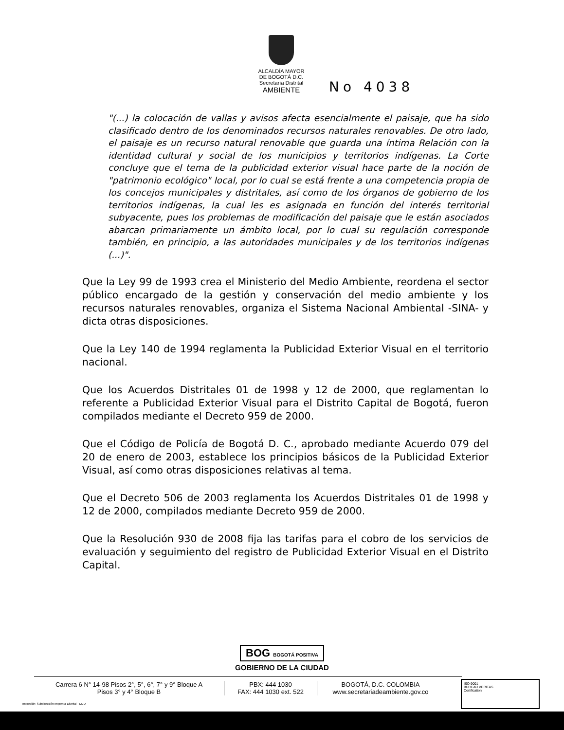ALCALDÍA MAYOR
DE BOGOTÁ D.C.
Secretaría Distrital
AMBIENTE
No 4038
"(...) la colocación de vallas y avisos afecta esencialmente el paisaje, que ha sido clasificado dentro de los denominados recursos naturales renovables. De otro lado, el paisaje es un recurso natural renovable que guarda una íntima Relación con la identidad cultural y social de los municipios y territorios indígenas. La Corte concluye que el tema de la publicidad exterior visual hace parte de la noción de "patrimonio ecológico" local, por lo cual se está frente a una competencia propia de los concejos municipales y distritales, así como de los órganos de gobierno de los territorios indígenas, la cual les es asignada en función del interés territorial subyacente, pues los problemas de modificación del paisaje que le están asociados abarcan primariamente un ámbito local, por lo cual su regulación corresponde también, en principio, a las autoridades municipales y de los territorios indígenas (...)".
Que la Ley 99 de 1993 crea el Ministerio del Medio Ambiente, reordena el sector público encargado de la gestión y conservación del medio ambiente y los recursos naturales renovables, organiza el Sistema Nacional Ambiental -SINA- y dicta otras disposiciones.
Que la Ley 140 de 1994 reglamenta la Publicidad Exterior Visual en el territorio nacional.
Que los Acuerdos Distritales 01 de 1998 y 12 de 2000, que reglamentan lo referente a Publicidad Exterior Visual para el Distrito Capital de Bogotá, fueron compilados mediante el Decreto 959 de 2000.
Que el Código de Policía de Bogotá D. C., aprobado mediante Acuerdo 079 del 20 de enero de 2003, establece los principios básicos de la Publicidad Exterior Visual, así como otras disposiciones relativas al tema.
Que el Decreto 506 de 2003 reglamenta los Acuerdos Distritales 01 de 1998 y 12 de 2000, compilados mediante Decreto 959 de 2000.
Que la Resolución 930 de 2008 fija las tarifas para el cobro de los servicios de evaluación y seguimiento del registro de Publicidad Exterior Visual en el Distrito Capital.
BOG BOGOTÁ POSITIVA
GOBIERNO DE LA CIUDAD
Carrera 6 N° 14-98 Pisos 2°, 5°, 6°, 7° y 9° Bloque A
Pisos 3° y 4° Bloque B
PBX: 444 1030
FAX: 444 1030 ext. 522
BOGOTÁ, D.C. COLOMBIA
www.secretariadeambiente.gov.co
ISO 9001
BUREAU VERITAS
Certification
Impresión: Subdirección Imprenta Distrital - DDDI